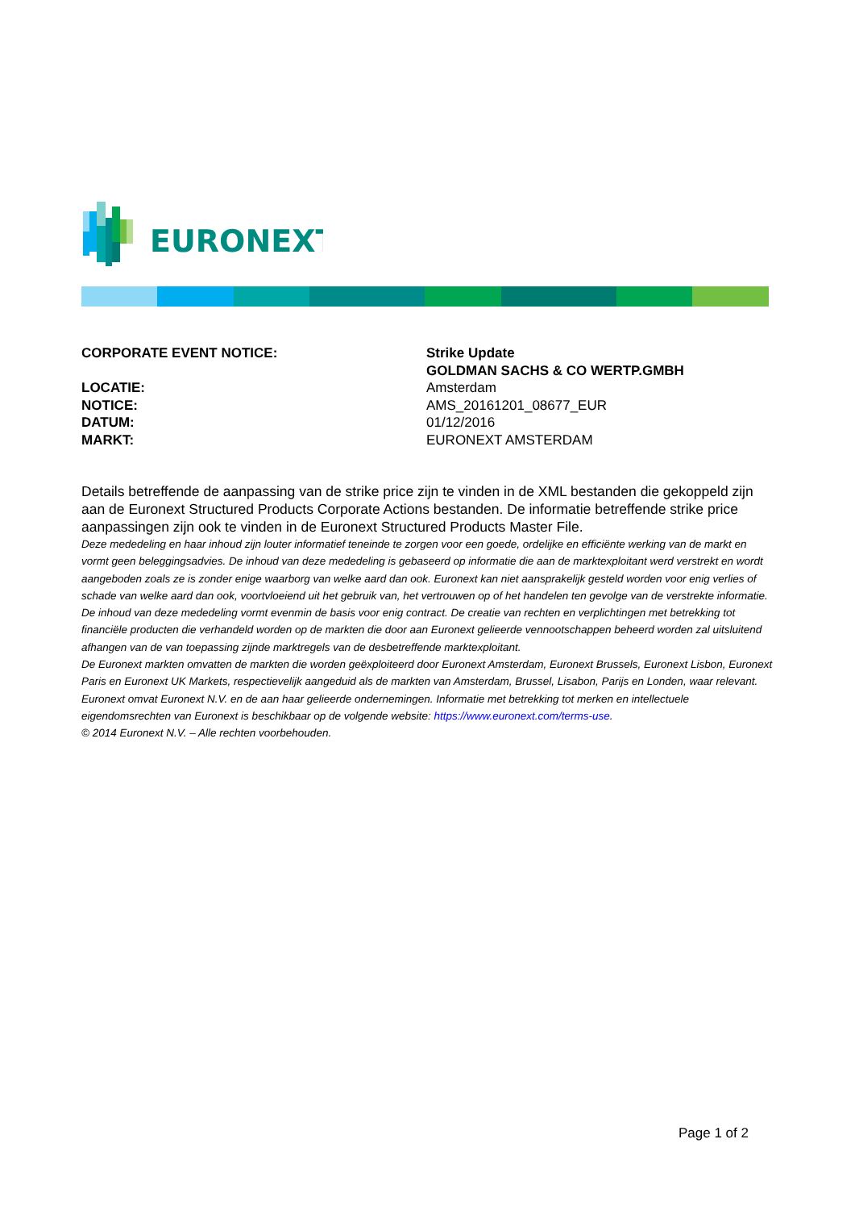EURONEXT
CORPORATE EVENT NOTICE: Strike Update
GOLDMAN SACHS & CO WERTP.GMBH
LOCATIE: Amsterdam
NOTICE: AMS_20161201_08677_EUR
DATUM: 01/12/2016
MARKT: EURONEXT AMSTERDAM
Details betreffende de aanpassing van de strike price zijn te vinden in de XML bestanden die gekoppeld zijn aan de Euronext Structured Products Corporate Actions bestanden. De informatie betreffende strike price aanpassingen zijn ook te vinden in de Euronext Structured Products Master File.
Deze mededeling en haar inhoud zijn louter informatief teneinde te zorgen voor een goede, ordelijke en efficiënte werking van de markt en vormt geen beleggingsadvies. De inhoud van deze mededeling is gebaseerd op informatie die aan de marktexploitant werd verstrekt en wordt aangeboden zoals ze is zonder enige waarborg van welke aard dan ook. Euronext kan niet aansprakelijk gesteld worden voor enig verlies of schade van welke aard dan ook, voortvloeiend uit het gebruik van, het vertrouwen op of het handelen ten gevolge van de verstrekte informatie. De inhoud van deze mededeling vormt evenmin de basis voor enig contract. De creatie van rechten en verplichtingen met betrekking tot financiële producten die verhandeld worden op de markten die door aan Euronext gelieerde vennootschappen beheerd worden zal uitsluitend afhangen van de van toepassing zijnde marktregels van de desbetreffende marktexploitant.
De Euronext markten omvatten de markten die worden geëxploiteerd door Euronext Amsterdam, Euronext Brussels, Euronext Lisbon, Euronext Paris en Euronext UK Markets, respectievelijk aangeduid als de markten van Amsterdam, Brussel, Lisabon, Parijs en Londen, waar relevant.
Euronext omvat Euronext N.V. en de aan haar gelieerde ondernemingen. Informatie met betrekking tot merken en intellectuele eigendomsrechten van Euronext is beschikbaar op de volgende website: https://www.euronext.com/terms-use.
© 2014 Euronext N.V. – Alle rechten voorbehouden.
Page 1 of 2